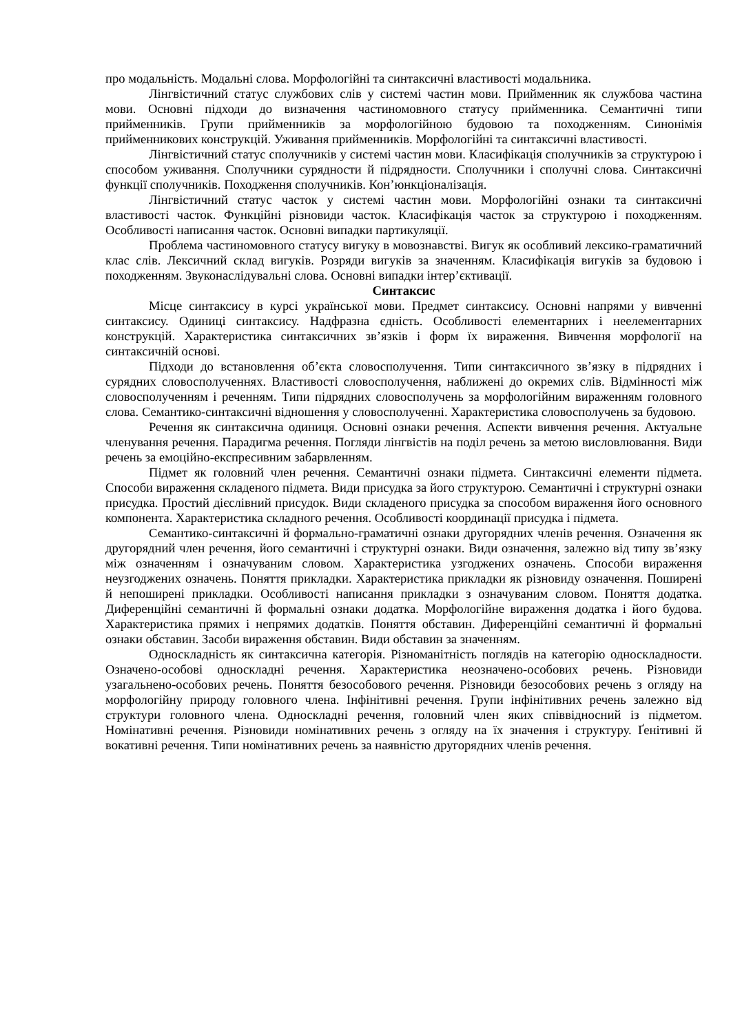про модальність. Модальні слова. Морфологійні та синтаксичні властивості модальника.
Лінгвістичний статус службових слів у системі частин мови. Прийменник як службова частина мови. Основні підходи до визначення частиномовного статусу прийменника. Семантичні типи прийменників. Групи прийменників за морфологійною будовою та походженням. Синонімія прийменникових конструкцій. Уживання прийменників. Морфологійні та синтаксичні властивості.
Лінгвістичний статус сполучників у системі частин мови. Класифікація сполучників за структурою і способом уживання. Сполучники сурядности й підрядности. Сполучники і сполучні слова. Синтаксичні функції сполучників. Походження сполучників. Кон’юнкціоналізація.
Лінгвістичний статус часток у системі частин мови. Морфологійні ознаки та синтаксичні властивості часток. Функційні різновиди часток. Класифікація часток за структурою і походженням. Особливості написання часток. Основні випадки партикуляції.
Проблема частиномовного статусу вигуку в мовознавстві. Вигук як особливий лексико-граматичний клас слів. Лексичний склад вигуків. Розряди вигуків за значенням. Класифікація вигуків за будовою і походженням. Звуконаслідувальні слова. Основні випадки інтер’єктивації.
Синтаксис
Місце синтаксису в курсі української мови. Предмет синтаксису. Основні напрями у вивченні синтаксису. Одиниці синтаксису. Надфразна єдність. Особливості елементарних і неелементарних конструкцій. Характеристика синтаксичних зв’язків і форм їх вираження. Вивчення морфології на синтаксичній основі.
Підходи до встановлення об’єкта словосполучення. Типи синтаксичного зв’язку в підрядних і сурядних словосполученнях. Властивості словосполучення, наближені до окремих слів. Відмінності між словосполученням і реченням. Типи підрядних словосполучень за морфологійним вираженням головного слова. Семантико-синтаксичні відношення у словосполученні. Характеристика словосполучень за будовою.
Речення як синтаксична одиниця. Основні ознаки речення. Аспекти вивчення речення. Актуальне членування речення. Парадигма речення. Погляди лінгвістів на поділ речень за метою висловлювання. Види речень за емоційно-експресивним забарвленням.
Підмет як головний член речення. Семантичні ознаки підмета. Синтаксичні елементи підмета. Способи вираження складеного підмета. Види присудка за його структурою. Семантичні і структурні ознаки присудка. Простий дієслівний присудок. Види складеного присудка за способом вираження його основного компонента. Характеристика складного речення. Особливості координації присудка і підмета.
Семантико-синтаксичні й формально-граматичні ознаки другорядних членів речення. Означення як другорядний член речення, його семантичні і структурні ознаки. Види означення, залежно від типу зв’язку між означенням і означуваним словом. Характеристика узгоджених означень. Способи вираження неузгоджених означень. Поняття прикладки. Характеристика прикладки як різновиду означення. Поширені й непоширені прикладки. Особливості написання прикладки з означуваним словом. Поняття додатка. Диференційні семантичні й формальні ознаки додатка. Морфологійне вираження додатка і його будова. Характеристика прямих і непрямих додатків. Поняття обставин. Диференційні семантичні й формальні ознаки обставин. Засоби вираження обставин. Види обставин за значенням.
Односкладність як синтаксична категорія. Різноманітність поглядів на категорію односкладности. Означено-особові односкладні речення. Характеристика неозначено-особових речень. Різновиди узагальнено-особових речень. Поняття безособового речення. Різновиди безособових речень з огляду на морфологійну природу головного члена. Інфінітивні речення. Групи інфінітивних речень залежно від структури головного члена. Односкладні речення, головний член яких співвідносний із підметом. Номінативні речення. Різновиди номінативних речень з огляду на їх значення і структуру. Ґенітивні й вокативні речення. Типи номінативних речень за наявністю другорядних членів речення.